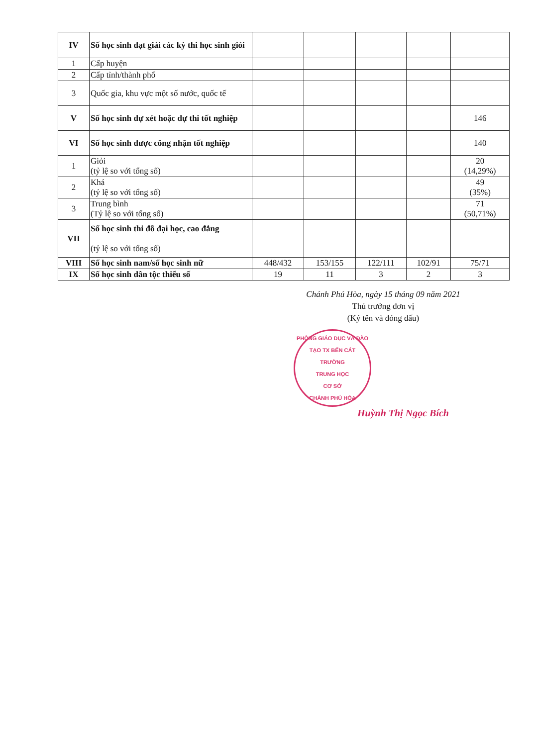| IV | Số học sinh đạt giải các kỳ thi học sinh giỏi | | | | | |
| 1 | Cấp huyện | | | | | |
| 2 | Cấp tỉnh/thành phố | | | | | |
| 3 | Quốc gia, khu vực một số nước, quốc tế | | | | | |
| V | Số học sinh dự xét hoặc dự thi tốt nghiệp | | | | | 146 |
| VI | Số học sinh được công nhận tốt nghiệp | | | | | 140 |
| 1 | Giỏi (tỷ lệ so với tổng số) | | | | | 20 (14,29%) |
| 2 | Khá (tỷ lệ so với tổng số) | | | | | 49 (35%) |
| 3 | Trung bình (Tỷ lệ so với tổng số) | | | | | 71 (50,71%) |
| VII | Số học sinh thi đỗ đại học, cao đẳng (tỷ lệ so với tổng số) | | | | | |
| VIII | Số học sinh nam/số học sinh nữ | 448/432 | 153/155 | 122/111 | 102/91 | 75/71 |
| IX | Số học sinh dân tộc thiểu số | 19 | 11 | 3 | 2 | 3 |
Chánh Phú Hòa, ngày 15 tháng 09 năm 2021
Thủ trưởng đơn vị
(Ký tên và đóng dấu)
PHÒNG GIÁO DỤC VÀ ĐÀO TẠO TX BẾN CÁT
TRƯỜNG
TRUNG HỌC
CƠ SỞ
CHÁNH PHÚ HÒA
Huỳnh Thị Ngọc Bích